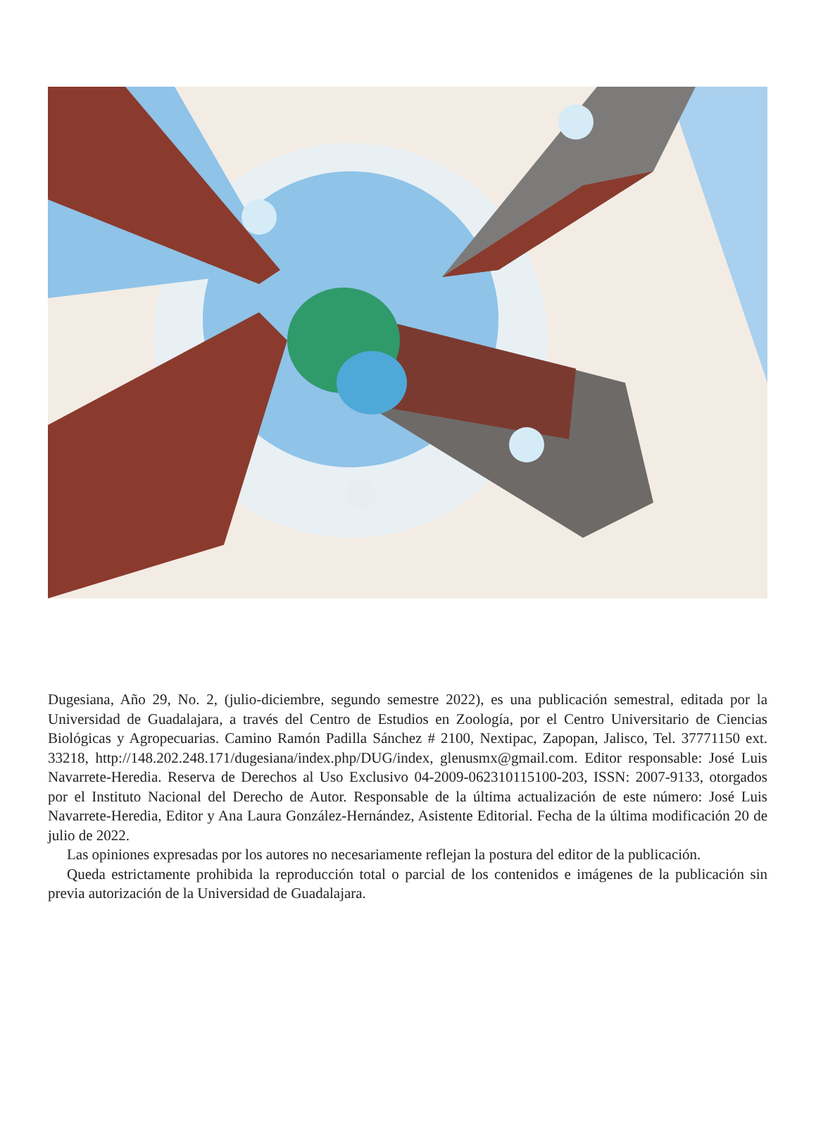Dugesiana, Año 29, No. 2, (julio-diciembre, segundo semestre 2022), es una publicación semestral, editada por la Universidad de Guadalajara, a través del Centro de Estudios en Zoología, por el Centro Universitario de Ciencias Biológicas y Agropecuarias. Camino Ramón Padilla Sánchez # 2100, Nextipac, Zapopan, Jalisco, Tel. 37771150 ext. 33218, http://148.202.248.171/dugesiana/index.php/DUG/index, glenusmx@gmail.com. Editor responsable: José Luis Navarrete-Heredia. Reserva de Derechos al Uso Exclusivo 04-2009-062310115100-203, ISSN: 2007-9133, otorgados por el Instituto Nacional del Derecho de Autor. Responsable de la última actualización de este número: José Luis Navarrete-Heredia, Editor y Ana Laura González-Hernández, Asistente Editorial. Fecha de la última modificación 20 de julio de 2022.
Las opiniones expresadas por los autores no necesariamente reflejan la postura del editor de la publicación.
Queda estrictamente prohibida la reproducción total o parcial de los contenidos e imágenes de la publicación sin previa autorización de la Universidad de Guadalajara.